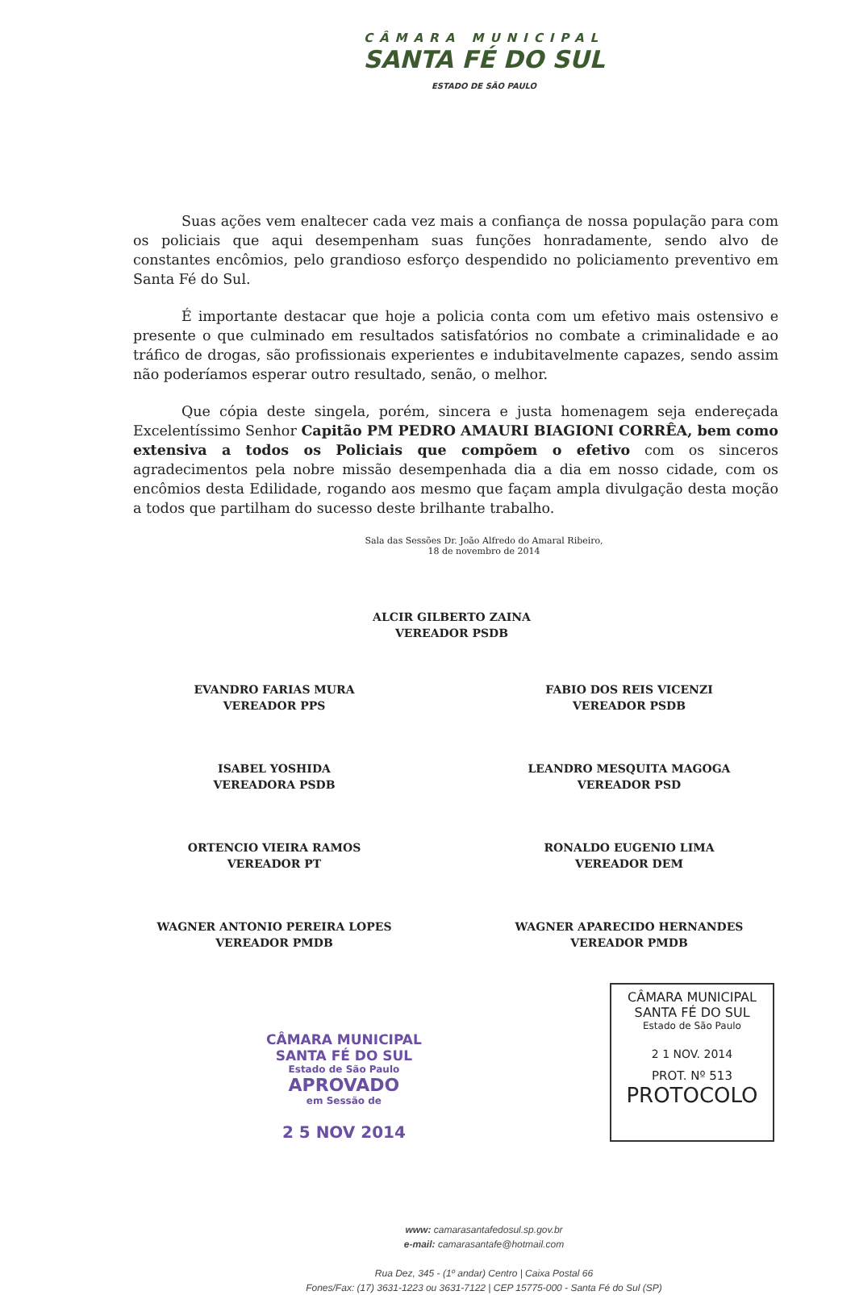CÂMARA MUNICIPAL
SANTA FÉ DO SUL
ESTADO DE SÃO PAULO
Suas ações vem enaltecer cada vez mais a confiança de nossa população para com os policiais que aqui desempenham suas funções honradamente, sendo alvo de constantes encômios, pelo grandioso esforço despendido no policiamento preventivo em Santa Fé do Sul.
É importante destacar que hoje a policia conta com um efetivo mais ostensivo e presente o que culminado em resultados satisfatórios no combate a criminalidade e ao tráfico de drogas, são profissionais experientes e indubitavelmente capazes, sendo assim não poderíamos esperar outro resultado, senão, o melhor.
Que cópia deste singela, porém, sincera e justa homenagem seja endereçada Excelentíssimo Senhor Capitão PM PEDRO AMAURI BIAGIONI CORRÊA, bem como extensiva a todos os Policiais que compõem o efetivo com os sinceros agradecimentos pela nobre missão desempenhada dia a dia em nosso cidade, com os encômios desta Edilidade, rogando aos mesmo que façam ampla divulgação desta moção a todos que partilham do sucesso deste brilhante trabalho.
Sala das Sessões Dr. João Alfredo do Amaral Ribeiro,
18 de novembro de 2014
ALCIR GILBERTO ZAINA
VEREADOR PSDB
EVANDRO FARIAS MURA
VEREADOR PPS
FABIO DOS REIS VICENZI
VEREADOR PSDB
ISABEL YOSHIDA
VEREADORA PSDB
LEANDRO MESQUITA MAGOGA
VEREADOR PSD
ORTENCIO VIEIRA RAMOS
VEREADOR PT
RONALDO EUGENIO LIMA
VEREADOR DEM
WAGNER ANTONIO PEREIRA LOPES
VEREADOR PMDB
WAGNER APARECIDO HERNANDES
VEREADOR PMDB
CÂMARA MUNICIPAL
SANTA FÉ DO SUL
Estado de São Paulo
APROVADO
em Sessão de
2 5 NOV 2014
CÂMARA MUNICIPAL
SANTA FÉ DO SUL
Estado de São Paulo
2 1 NOV. 2014
PROT. Nº 513
PROTOCOLO
www: camarasantafedosul.sp.gov.br
e-mail: camarasantafe@hotmail.com
Rua Dez, 345 - (1º andar) Centro | Caixa Postal 66
Fones/Fax: (17) 3631-1223 ou 3631-7122 | CEP 15775-000 - Santa Fé do Sul (SP)